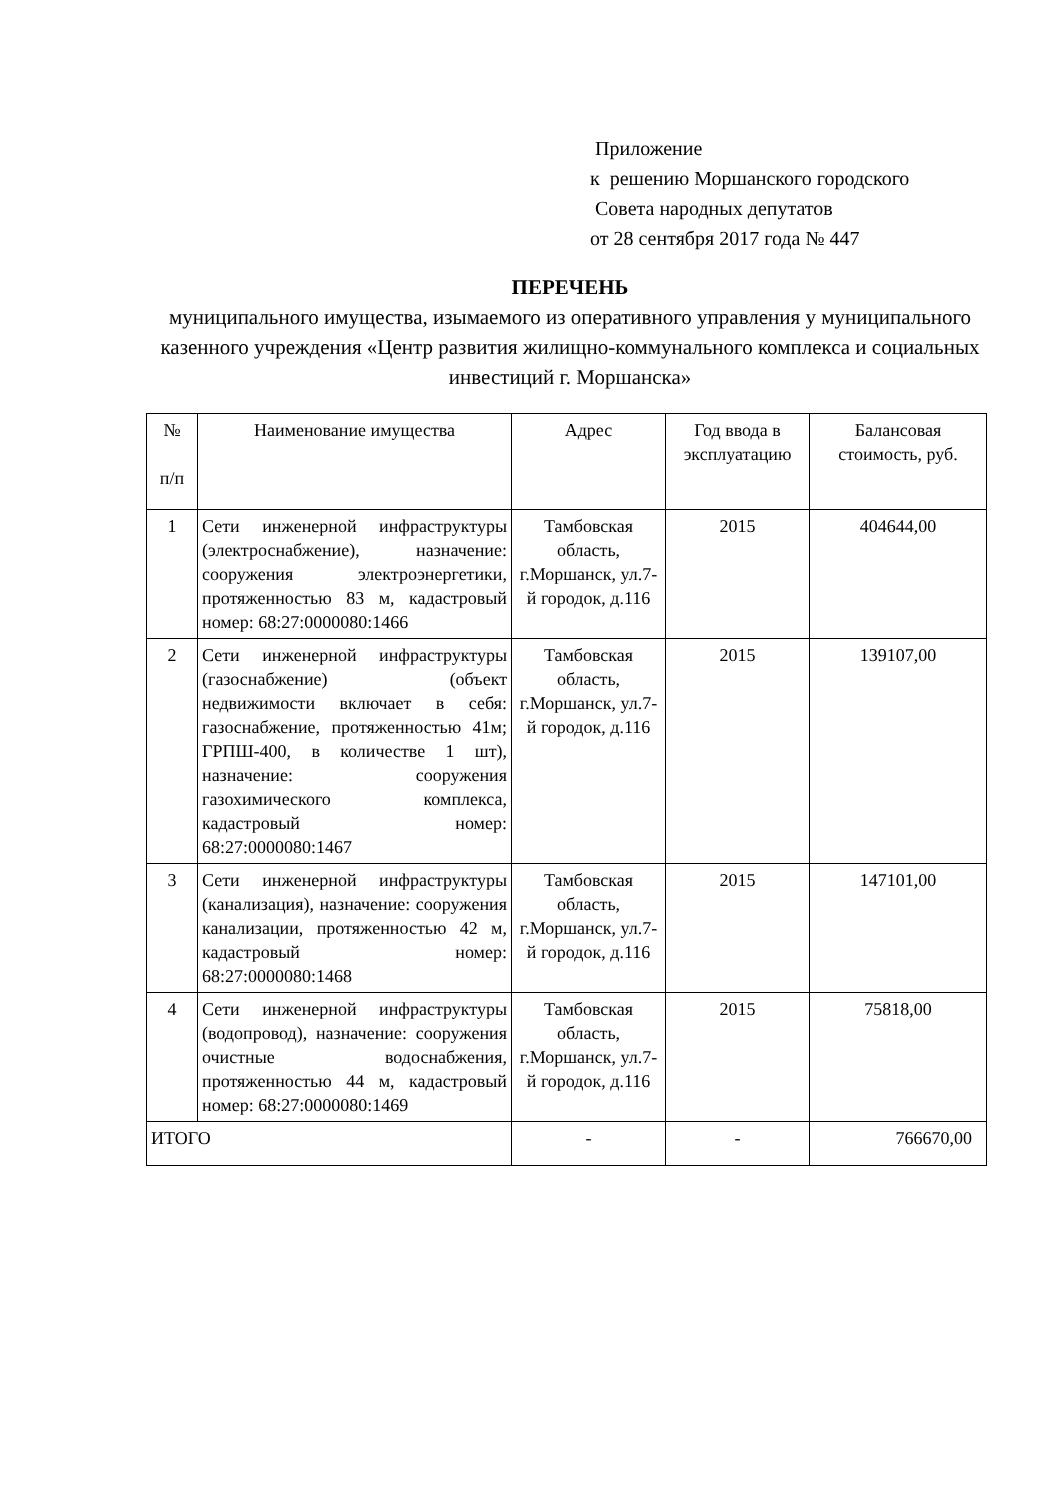Приложение
к решению Моршанского городского
Совета народных депутатов
от 28 сентября 2017 года № 447
ПЕРЕЧЕНЬ
муниципального имущества, изымаемого из оперативного управления у муниципального казенного учреждения «Центр развития жилищно-коммунального комплекса и социальных инвестиций г. Моршанска»
| № п/п | Наименование имущества | Адрес | Год ввода в эксплуатацию | Балансовая стоимость, руб. |
| --- | --- | --- | --- | --- |
| 1 | Сети инженерной инфраструктуры (электроснабжение), назначение: сооружения электроэнергетики, протяженностью 83 м, кадастровый номер: 68:27:0000080:1466 | Тамбовская область, г.Моршанск, ул.7-й городок, д.116 | 2015 | 404644,00 |
| 2 | Сети инженерной инфраструктуры (газоснабжение) (объект недвижимости включает в себя: газоснабжение, протяженностью 41м; ГРПШ-400, в количестве 1 шт), назначение: сооружения газохимического комплекса, кадастровый номер: 68:27:0000080:1467 | Тамбовская область, г.Моршанск, ул.7-й городок, д.116 | 2015 | 139107,00 |
| 3 | Сети инженерной инфраструктуры (канализация), назначение: сооружения канализации, протяженностью 42 м, кадастровый номер: 68:27:0000080:1468 | Тамбовская область, г.Моршанск, ул.7-й городок, д.116 | 2015 | 147101,00 |
| 4 | Сети инженерной инфраструктуры (водопровод), назначение: сооружения очистные водоснабжения, протяженностью 44 м, кадастровый номер: 68:27:0000080:1469 | Тамбовская область, г.Моршанск, ул.7-й городок, д.116 | 2015 | 75818,00 |
| ИТОГО | | - | - | 766670,00 |